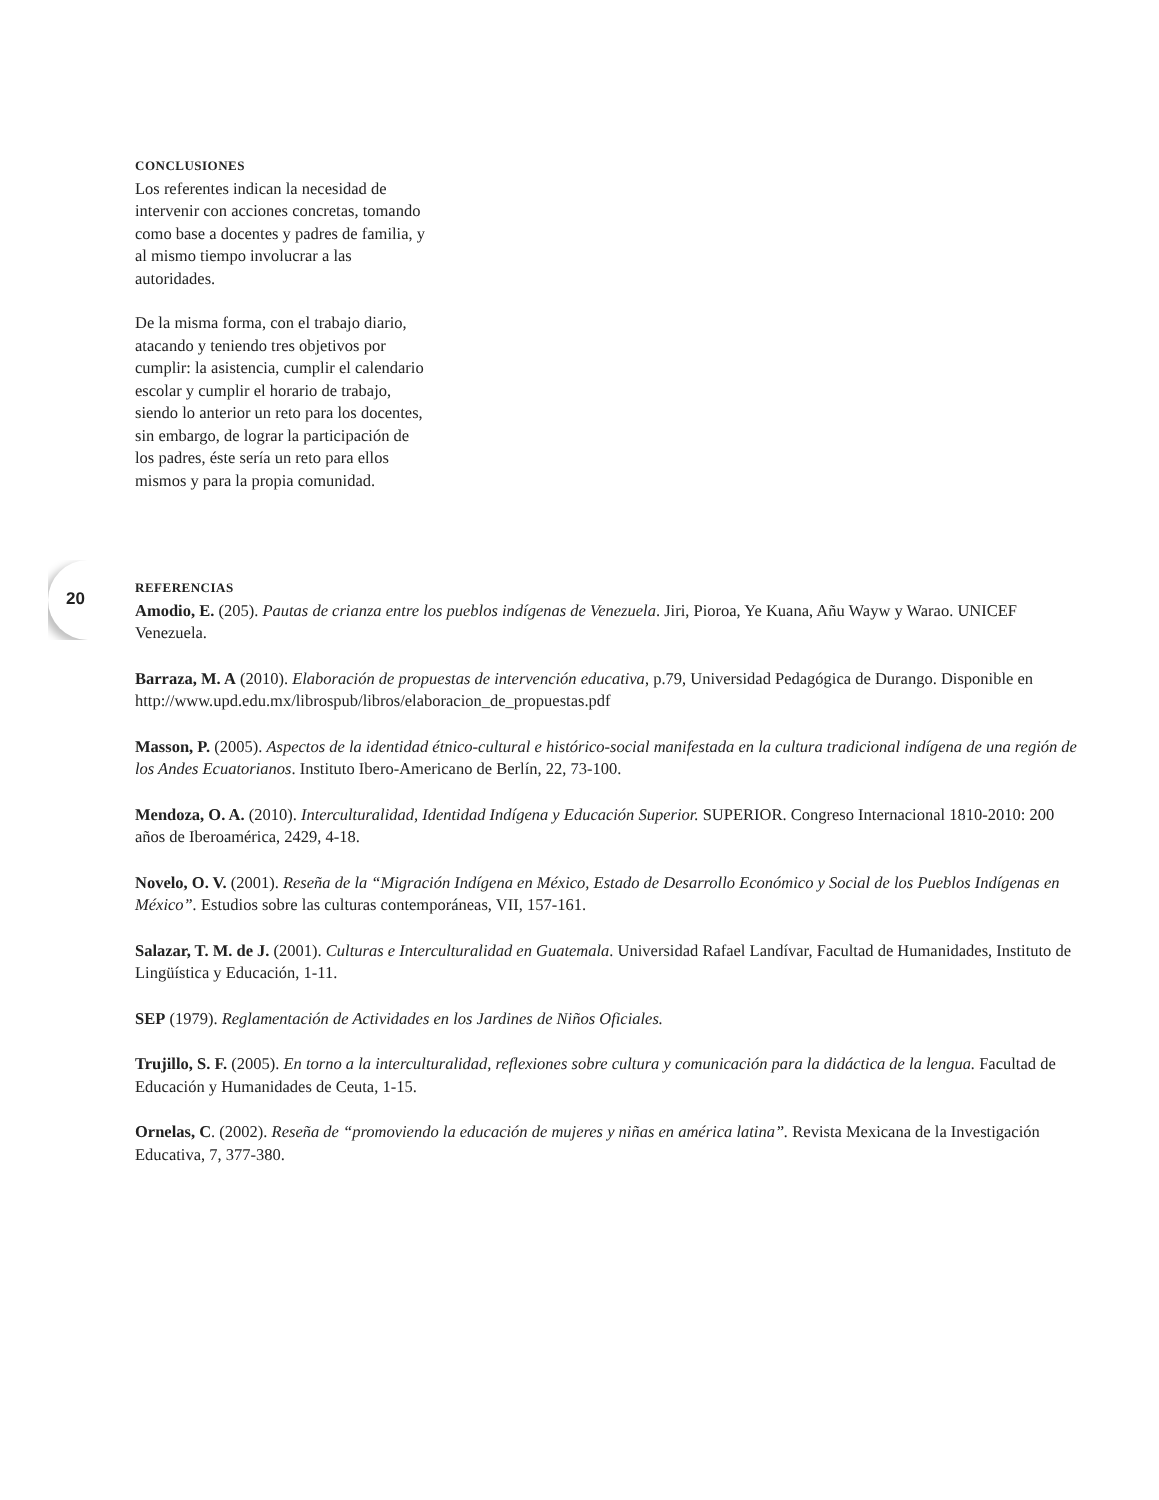CONCLUSIONES
Los referentes indican la necesidad de intervenir con acciones concretas, tomando como base a docentes y padres de familia, y al mismo tiempo involucrar a las autoridades.
De la misma forma, con el trabajo diario, atacando y teniendo tres objetivos por cumplir: la asistencia, cumplir el calendario escolar y cumplir el horario de trabajo, siendo lo anterior un reto para los docentes, sin embargo, de lograr la participación de los padres, éste sería un reto para ellos mismos y para la propia comunidad.
20
REFERENCIAS
Amodio, E. (205). Pautas de crianza entre los pueblos indígenas de Venezuela. Jiri, Pioroa, Ye Kuana, Añu Wayw y Warao. UNICEF Venezuela.
Barraza, M. A (2010). Elaboración de propuestas de intervención educativa, p.79, Universidad Pedagógica de Durango. Disponible en http://www.upd.edu.mx/librospub/libros/elaboracion_de_propuestas.pdf
Masson, P. (2005). Aspectos de la identidad étnico-cultural e histórico-social manifestada en la cultura tradicional indígena de una región de los Andes Ecuatorianos. Instituto Ibero-Americano de Berlín, 22, 73-100.
Mendoza, O. A. (2010). Interculturalidad, Identidad Indígena y Educación Superior. SUPERIOR. Congreso Internacional 1810-2010: 200 años de Iberoamérica, 2429, 4-18.
Novelo, O. V. (2001). Reseña de la “Migración Indígena en México, Estado de Desarrollo Económico y Social de los Pueblos Indígenas en México”. Estudios sobre las culturas contemporáneas, VII, 157-161.
Salazar, T. M. de J. (2001). Culturas e Interculturalidad en Guatemala. Universidad Rafael Landívar, Facultad de Humanidades, Instituto de Lingüística y Educación, 1-11.
SEP (1979). Reglamentación de Actividades en los Jardines de Niños Oficiales.
Trujillo, S. F. (2005). En torno a la interculturalidad, reflexiones sobre cultura y comunicación para la didáctica de la lengua. Facultad de Educación y Humanidades de Ceuta, 1-15.
Ornelas, C. (2002). Reseña de “promoviendo la educación de mujeres y niñas en américa latina”. Revista Mexicana de la Investigación Educativa, 7, 377-380.